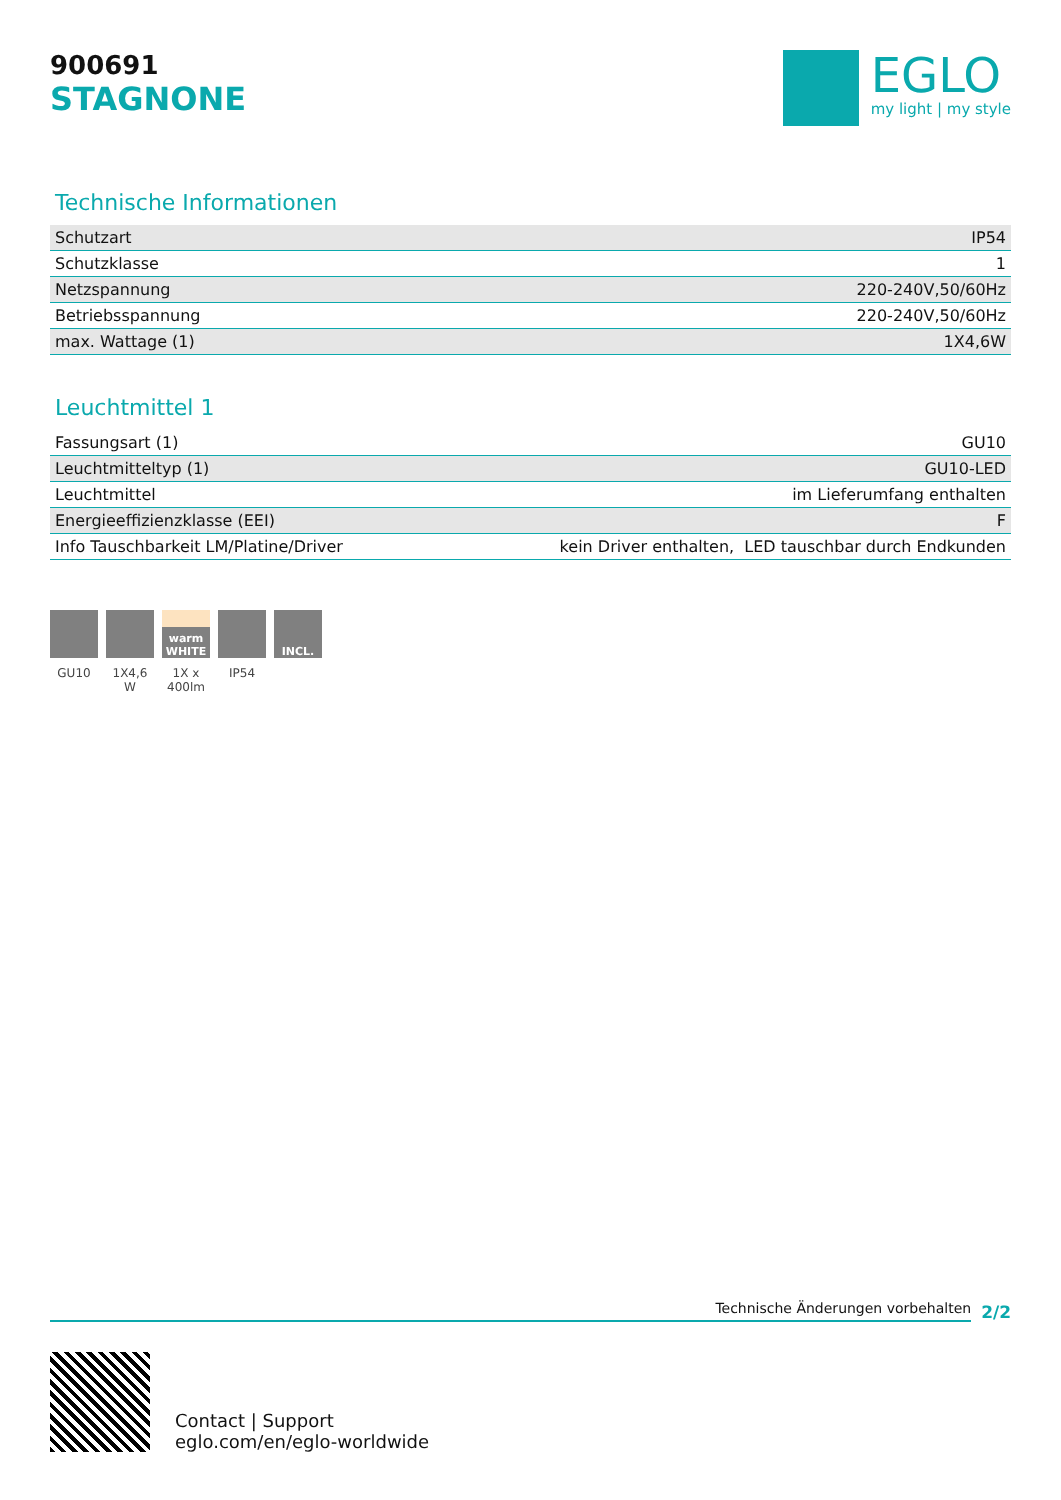900691
STAGNONE
EGLO
my light | my style
Technische Informationen
| Schutzart | IP54 |
| Schutzklasse | 1 |
| Netzspannung | 220-240V,50/60Hz |
| Betriebsspannung | 220-240V,50/60Hz |
| max. Wattage (1) | 1X4,6W |
Leuchtmittel 1
| Fassungsart (1) | GU10 |
| Leuchtmitteltyp (1) | GU10-LED |
| Leuchtmittel | im Lieferumfang enthalten |
| Energieeffizienzklasse (EEI) | F |
| Info Tauschbarkeit LM/Platine/Driver | kein Driver enthalten, LED tauschbar durch Endkunden |
GU10 1X4,6 W
warm WHITE
1X x 400lm
IP54
INCL.
Technische Änderungen vorbehalten
2/2
Contact | Support
eglo.com/en/eglo-worldwide